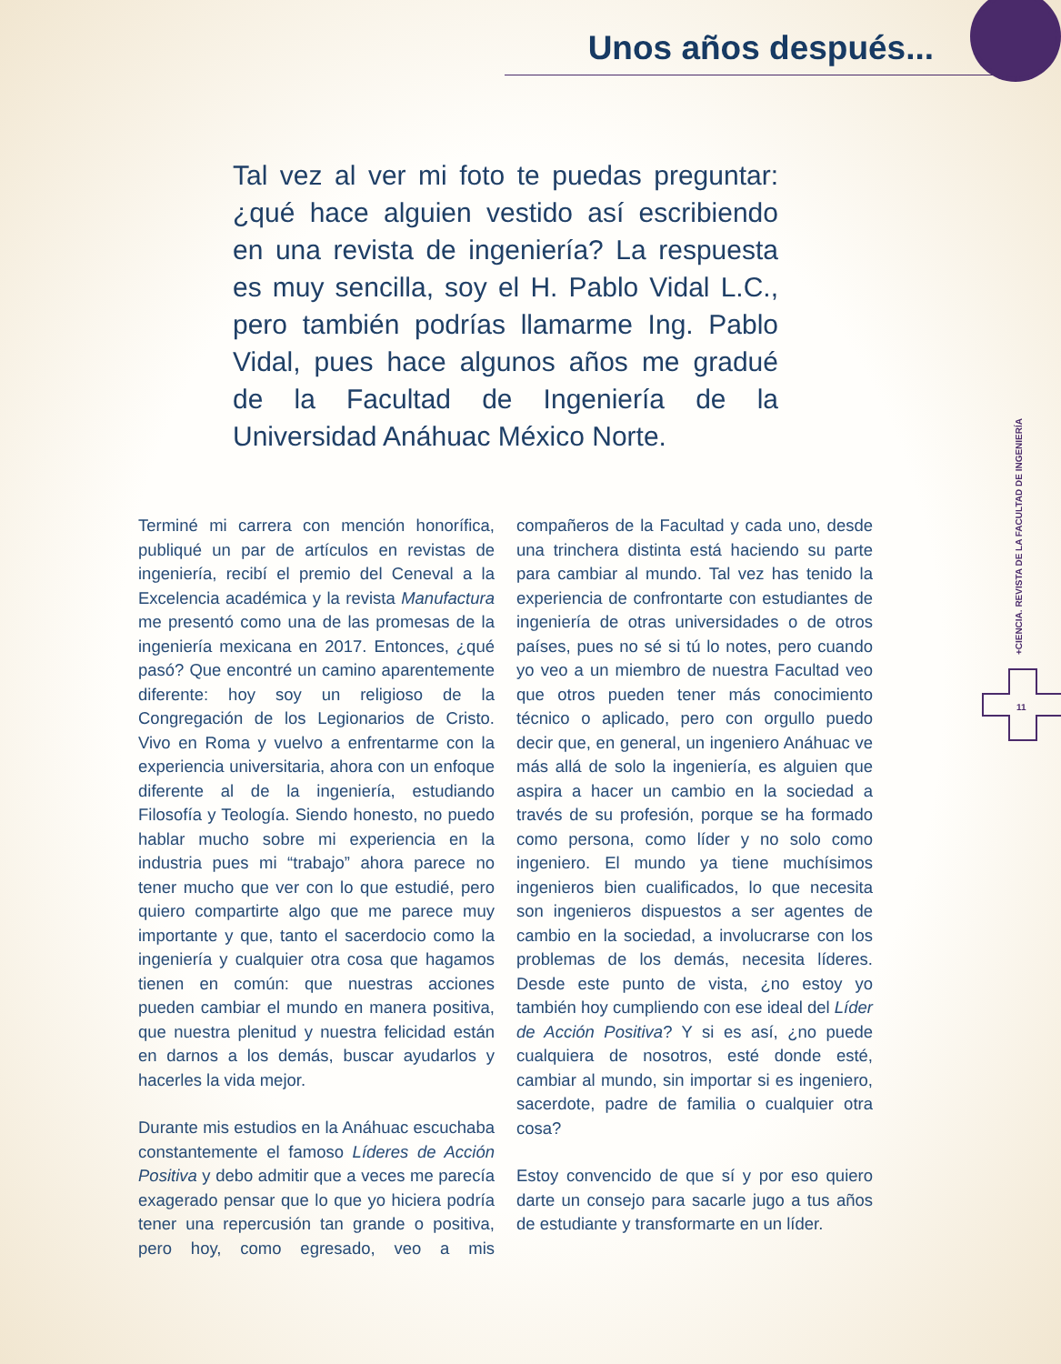Unos años después...
Tal vez al ver mi foto te puedas preguntar: ¿qué hace alguien vestido así escribiendo en una revista de ingeniería? La respuesta es muy sencilla, soy el H. Pablo Vidal L.C., pero también podrías llamarme Ing. Pablo Vidal, pues hace algunos años me gradué de la Facultad de Ingeniería de la Universidad Anáhuac México Norte.
Terminé mi carrera con mención honorífica, publiqué un par de artículos en revistas de ingeniería, recibí el premio del Ceneval a la Excelencia académica y la revista Manufactura me presentó como una de las promesas de la ingeniería mexicana en 2017. Entonces, ¿qué pasó? Que encontré un camino aparentemente diferente: hoy soy un religioso de la Congregación de los Legionarios de Cristo. Vivo en Roma y vuelvo a enfrentarme con la experiencia universitaria, ahora con un enfoque diferente al de la ingeniería, estudiando Filosofía y Teología. Siendo honesto, no puedo hablar mucho sobre mi experiencia en la industria pues mi “trabajo” ahora parece no tener mucho que ver con lo que estudié, pero quiero compartirte algo que me parece muy importante y que, tanto el sacerdocio como la ingeniería y cualquier otra cosa que hagamos tienen en común: que nuestras acciones pueden cambiar el mundo en manera positiva, que nuestra plenitud y nuestra felicidad están en darnos a los demás, buscar ayudarlos y hacerles la vida mejor.
Durante mis estudios en la Anáhuac escuchaba constantemente el famoso Líderes de Acción Positiva y debo admitir que a veces me parecía exagerado pensar que lo que yo hiciera podría tener una repercusión tan grande o positiva, pero hoy, como egresado, veo a mis compañeros de la Facultad y cada uno, desde una trinchera distinta está haciendo su parte para cambiar al mundo. Tal vez has tenido la experiencia de confrontarte con estudiantes de ingeniería de otras universidades o de otros países, pues no sé si tú lo notes, pero cuando yo veo a un miembro de nuestra Facultad veo que otros pueden tener más conocimiento técnico o aplicado, pero con orgullo puedo decir que, en general, un ingeniero Anáhuac ve más allá de solo la ingeniería, es alguien que aspira a hacer un cambio en la sociedad a través de su profesión, porque se ha formado como persona, como líder y no solo como ingeniero. El mundo ya tiene muchísimos ingenieros bien cualificados, lo que necesita son ingenieros dispuestos a ser agentes de cambio en la sociedad, a involucrarse con los problemas de los demás, necesita líderes. Desde este punto de vista, ¿no estoy yo también hoy cumpliendo con ese ideal del Líder de Acción Positiva? Y si es así, ¿no puede cualquiera de nosotros, esté donde esté, cambiar al mundo, sin importar si es ingeniero, sacerdote, padre de familia o cualquier otra cosa?
Estoy convencido de que sí y por eso quiero darte un consejo para sacarle jugo a tus años de estudiante y transformarte en un líder.
+CIENCIA. REVISTA DE LA FACULTAD DE INGENIERÍA
11